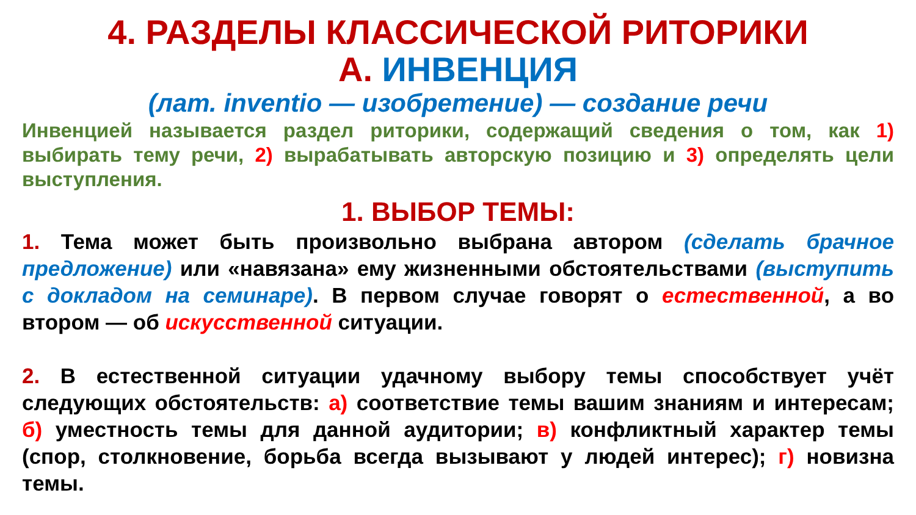4. РАЗДЕЛЫ КЛАССИЧЕСКОЙ РИТОРИКИ
А. ИНВЕНЦИЯ
(лат. inventio — изобретение) — создание речи
Инвенцией называется раздел риторики, содержащий сведения о том, как 1) выбирать тему речи, 2) вырабатывать авторскую позицию и 3) определять цели выступления.
1. ВЫБОР ТЕМЫ:
1. Тема может быть произвольно выбрана автором (сделать брачное предложение) или «навязана» ему жизненными обстоятельствами (выступить с докладом на семинаре). В первом случае говорят о естественной, а во втором — об искусственной ситуации.
2. В естественной ситуации удачному выбору темы способствует учёт следующих обстоятельств: а) соответствие темы вашим знаниям и интересам; б) уместность темы для данной аудитории; в) конфликтный характер темы (спор, столкновение, борьба всегда вызывают у людей интерес); г) новизна темы.